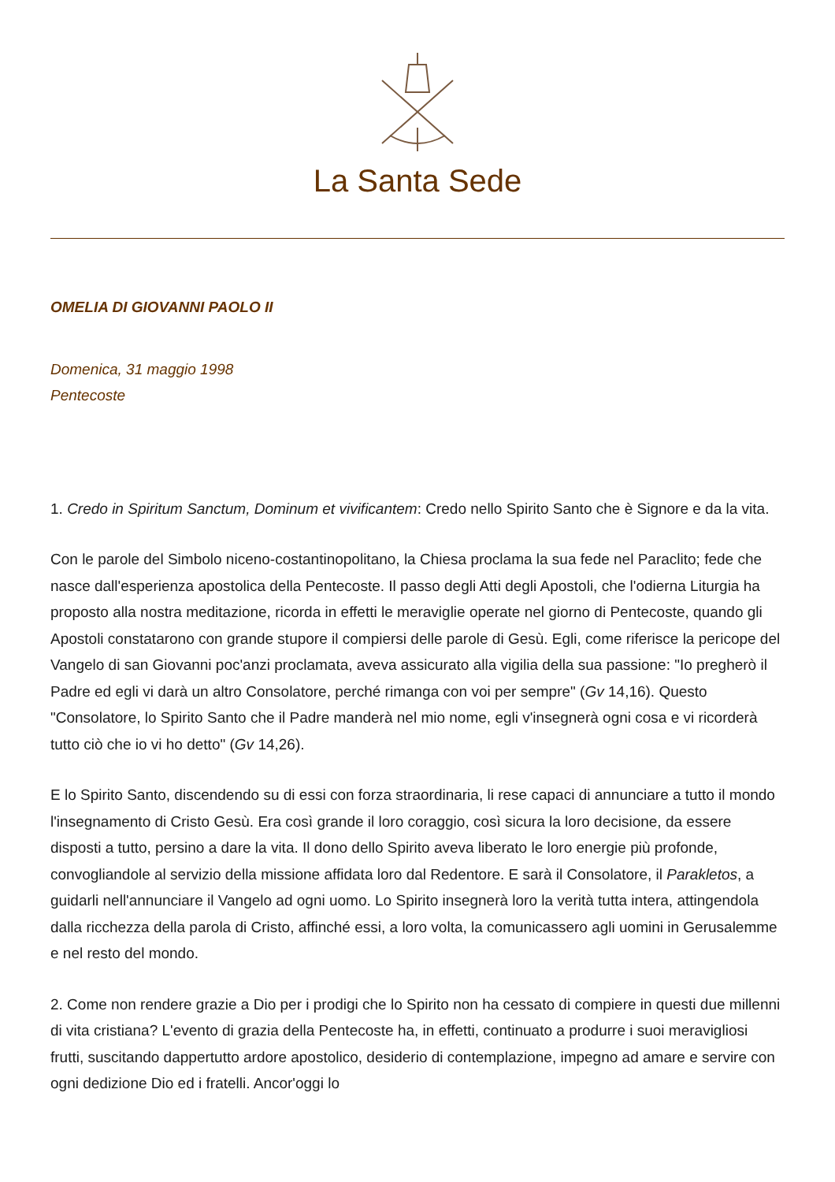La Santa Sede
OMELIA DI GIOVANNI PAOLO II
Domenica, 31 maggio 1998
Pentecoste
1. Credo in Spiritum Sanctum, Dominum et vivificantem: Credo nello Spirito Santo che è Signore e da la vita.
Con le parole del Simbolo niceno-costantinopolitano, la Chiesa proclama la sua fede nel Paraclito; fede che nasce dall'esperienza apostolica della Pentecoste. Il passo degli Atti degli Apostoli, che l'odierna Liturgia ha proposto alla nostra meditazione, ricorda in effetti le meraviglie operate nel giorno di Pentecoste, quando gli Apostoli constatarono con grande stupore il compiersi delle parole di Gesù. Egli, come riferisce la pericope del Vangelo di san Giovanni poc'anzi proclamata, aveva assicurato alla vigilia della sua passione: "Io pregherò il Padre ed egli vi darà un altro Consolatore, perché rimanga con voi per sempre" (Gv 14,16). Questo "Consolatore, lo Spirito Santo che il Padre manderà nel mio nome, egli v'insegnerà ogni cosa e vi ricorderà tutto ciò che io vi ho detto" (Gv 14,26).
E lo Spirito Santo, discendendo su di essi con forza straordinaria, li rese capaci di annunciare a tutto il mondo l'insegnamento di Cristo Gesù. Era così grande il loro coraggio, così sicura la loro decisione, da essere disposti a tutto, persino a dare la vita. Il dono dello Spirito aveva liberato le loro energie più profonde, convogliandole al servizio della missione affidata loro dal Redentore. E sarà il Consolatore, il Parakletos, a guidarli nell'annunciare il Vangelo ad ogni uomo. Lo Spirito insegnerà loro la verità tutta intera, attingendola dalla ricchezza della parola di Cristo, affinché essi, a loro volta, la comunicassero agli uomini in Gerusalemme e nel resto del mondo.
2. Come non rendere grazie a Dio per i prodigi che lo Spirito non ha cessato di compiere in questi due millenni di vita cristiana? L'evento di grazia della Pentecoste ha, in effetti, continuato a produrre i suoi meravigliosi frutti, suscitando dappertutto ardore apostolico, desiderio di contemplazione, impegno ad amare e servire con ogni dedizione Dio ed i fratelli. Ancor'oggi lo